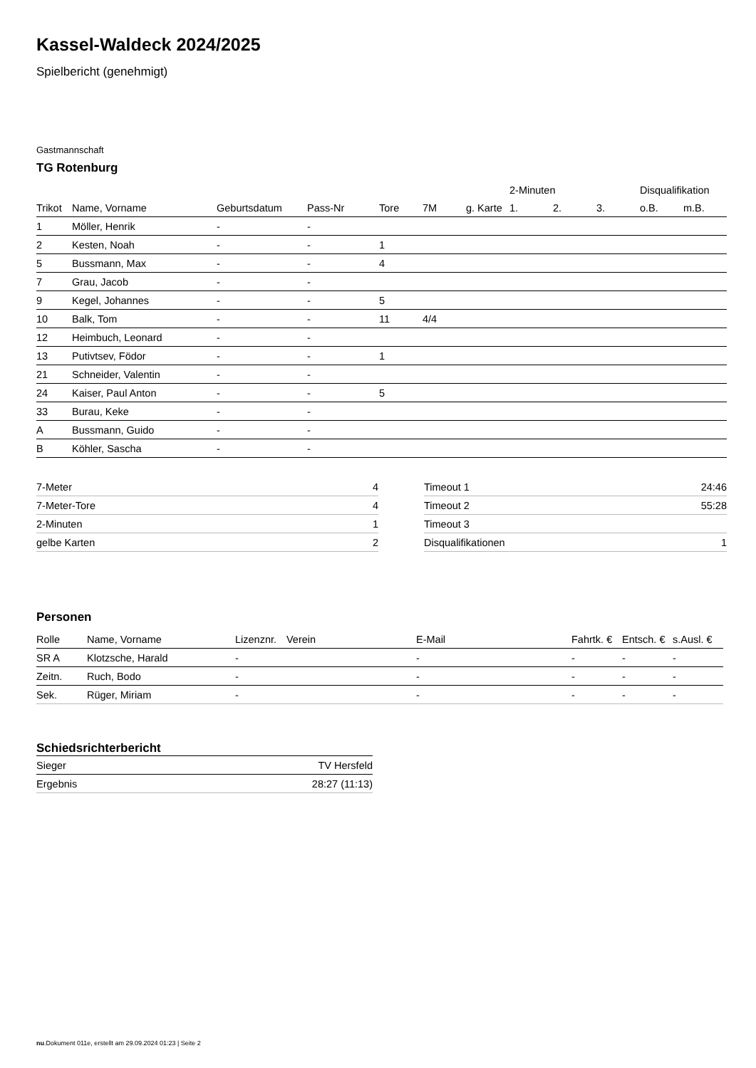Kassel-Waldeck 2024/2025
Spielbericht (genehmigt)
Gastmannschaft
TG Rotenburg
| | | | | | | | 2-Minuten | | | Disqualifikation | |
| --- | --- | --- | --- | --- | --- | --- | --- | --- | --- | --- | --- |
| Trikot | Name, Vorname | Geburtsdatum | Pass-Nr | Tore | 7M | g. Karte | 1. | 2. | 3. | o.B. | m.B. |
| 1 | Möller, Henrik | - | - | | | | | | | | |
| 2 | Kesten, Noah | - | - | 1 | | | | | | | |
| 5 | Bussmann, Max | - | - | 4 | | | | | | | |
| 7 | Grau, Jacob | - | - | | | | | | | | |
| 9 | Kegel, Johannes | - | - | 5 | | | | | | | |
| 10 | Balk, Tom | - | - | 11 | 4/4 | | | | | | |
| 12 | Heimbuch, Leonard | - | - | | | | | | | | |
| 13 | Putivtsev, Födor | - | - | 1 | | | | | | | |
| 21 | Schneider, Valentin | - | - | | | | | | | | |
| 24 | Kaiser, Paul Anton | - | - | 5 | | | | | | | |
| 33 | Burau, Keke | - | - | | | | | | | | |
| A | Bussmann, Guido | - | - | | | | | | | | |
| B | Köhler, Sascha | - | - | | | | | | | | |
| 7-Meter | 4 |
| 7-Meter-Tore | 4 |
| 2-Minuten | 1 |
| gelbe Karten | 2 |
| Timeout 1 | 24:46 |
| Timeout 2 | 55:28 |
| Timeout 3 | |
| Disqualifikationen | 1 |
Personen
| Rolle | Name, Vorname | Lizenznr. | Verein | E-Mail | Fahrtk. € | Entsch. € | s.Ausl. € |
| --- | --- | --- | --- | --- | --- | --- | --- |
| SR A | Klotzsche, Harald | - | | - | - | - | - |
| Zeitn. | Ruch, Bodo | - | | - | - | - | - |
| Sek. | Rüger, Miriam | - | | - | - | - | - |
Schiedsrichterbericht
| Sieger | TV Hersfeld |
| Ergebnis | 28:27 (11:13) |
nu.Dokument 011e, erstellt am 29.09.2024 01:23 | Seite 2